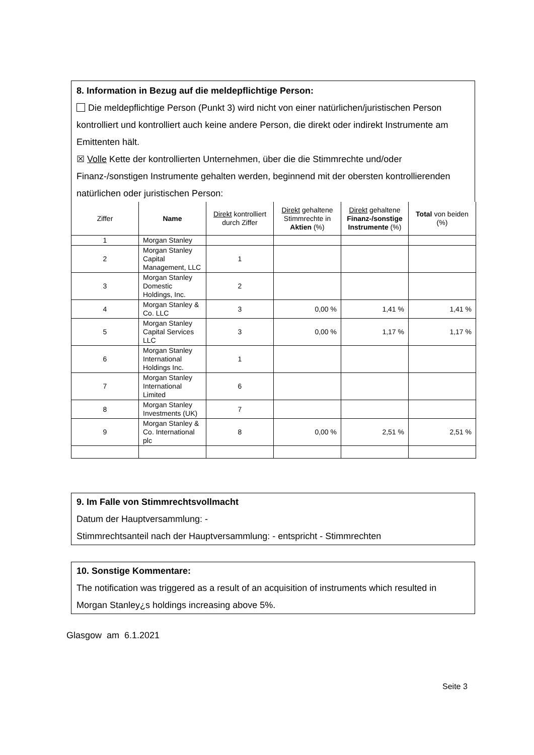8. Information in Bezug auf die meldepflichtige Person:
Die meldepflichtige Person (Punkt 3) wird nicht von einer natürlichen/juristischen Person kontrolliert und kontrolliert auch keine andere Person, die direkt oder indirekt Instrumente am Emittenten hält.
☒ Volle Kette der kontrollierten Unternehmen, über die die Stimmrechte und/oder Finanz-/sonstigen Instrumente gehalten werden, beginnend mit der obersten kontrollierenden natürlichen oder juristischen Person:
| Ziffer | Name | Direkt kontrolliert durch Ziffer | Direkt gehaltene Stimmrechte in Aktien (%) | Direkt gehaltene Finanz-/sonstige Instrumente (%) | Total von beiden (%) |
| --- | --- | --- | --- | --- | --- |
| 1 | Morgan Stanley | | | | |
| 2 | Morgan Stanley Capital Management, LLC | 1 | | | |
| 3 | Morgan Stanley Domestic Holdings, Inc. | 2 | | | |
| 4 | Morgan Stanley & Co. LLC | 3 | 0,00 % | 1,41 % | 1,41 % |
| 5 | Morgan Stanley Capital Services LLC | 3 | 0,00 % | 1,17 % | 1,17 % |
| 6 | Morgan Stanley International Holdings Inc. | 1 | | | |
| 7 | Morgan Stanley International Limited | 6 | | | |
| 8 | Morgan Stanley Investments (UK) | 7 | | | |
| 9 | Morgan Stanley & Co. International plc | 8 | 0,00 % | 2,51 % | 2,51 % |
9. Im Falle von Stimmrechtsvollmacht
Datum der Hauptversammlung: -
Stimmrechtsanteil nach der Hauptversammlung: - entspricht - Stimmrechten
10. Sonstige Kommentare:
The notification was triggered as a result of an acquisition of instruments which resulted in Morgan Stanley¿s holdings increasing above 5%.
Glasgow am 6.1.2021
Seite 3